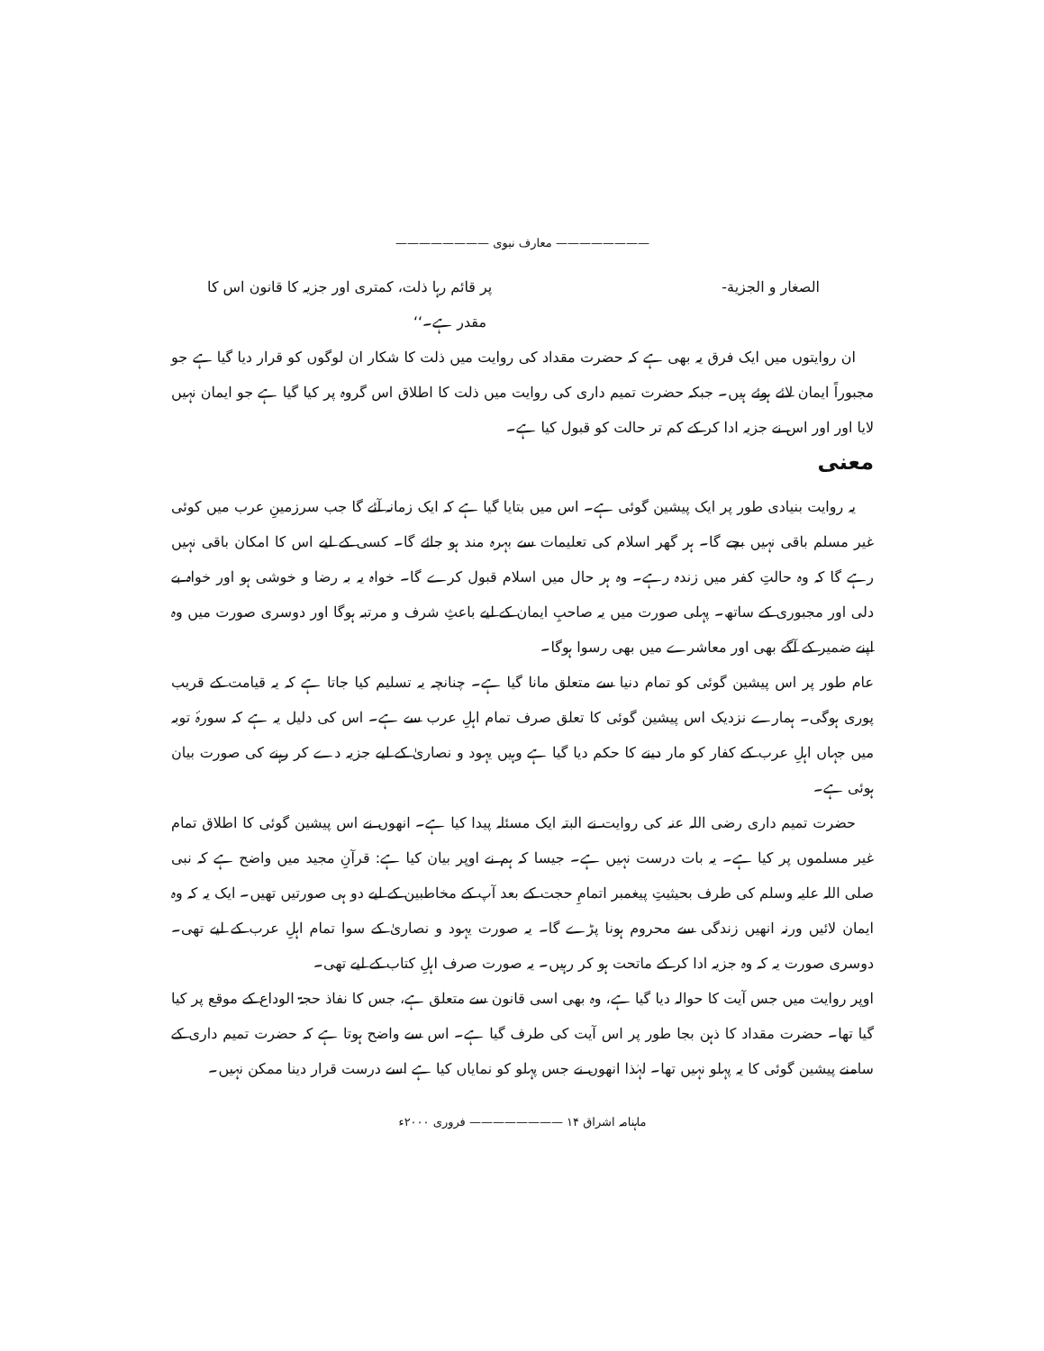———————— معارف نبوی ————————
الصغار و الجزية- پر قائم رہا ذلت، کمتری اور جزیہ کا قانون اس کا
مقدر ہے۔‘‘
ان روایتوں میں ایک فرق یہ بھی ہے کہ حضرت مقداد کی روایت میں ذلت کا شکار ان لوگوں کو قرار دیا گیا ہے جو مجبوراً ایمان لائے ہوئے ہیں۔ جبکہ حضرت تمیم داری کی روایت میں ذلت کا اطلاق اس گروہ پر کیا گیا ہے جو ایمان نہیں لایا اور اور اس نے جزیہ ادا کر کے کم تر حالت کو قبول کیا ہے۔
معنی
یہ روایت بنیادی طور پر ایک پیشین گوئی ہے۔ اس میں بتایا گیا ہے کہ ایک زمانہ آئے گا جب سرزمینِ عرب میں کوئی غیر مسلم باقی نہیں بچے گا۔ ہر گھر اسلام کی تعلیمات سے بہرہ مند ہو جائے گا۔ کسی کے لیے اس کا امکان باقی نہیں رہے گا کہ وہ حالتِ کفر میں زندہ رہے۔ وہ ہر حال میں اسلام قبول کرے گا۔ خواہ یہ بہ رضا و خوشی ہو اور خواہ بے دلی اور مجبوری کے ساتھ۔ پہلی صورت میں یہ صاحبِ ایمان کے لیے باعثِ شرف و مرتبہ ہوگا اور دوسری صورت میں وہ اپنے ضمیر کے آگے بھی اور معاشرے میں بھی رسوا ہوگا۔
عام طور پر اس پیشین گوئی کو تمام دنیا سے متعلق مانا گیا ہے۔ چنانچہ یہ تسلیم کیا جاتا ہے کہ یہ قیامت کے قریب پوری ہوگی۔ ہمارے نزدیک اس پیشین گوئی کا تعلق صرف تمام اہلِ عرب سے ہے۔ اس کی دلیل یہ ہے کہ سورۂ توبہ میں جہاں اہلِ عرب کے کفار کو مار دینے کا حکم دیا گیا ہے وہیں یہود و نصاریٰ کے لیے جزیہ دے کر رہنے کی صورت بیان ہوئی ہے۔
حضرت تمیم داری رضی اللہ عنہ کی روایت نے البتہ ایک مسئلہ پیدا کیا ہے۔ انھوں نے اس پیشین گوئی کا اطلاق تمام غیر مسلموں پر کیا ہے۔ یہ بات درست نہیں ہے۔ جیسا کہ ہم نے اوپر بیان کیا ہے: قرآنِ مجید میں واضح ہے کہ نبی صلی اللہ علیہ وسلم کی طرف بحیثیتِ پیغمبر اتمامِ حجت کے بعد آپ کے مخاطبین کے لیے دو ہی صورتیں تھیں۔ ایک یہ کہ وہ ایمان لائیں ورنہ انھیں زندگی سے محروم ہونا پڑے گا۔ یہ صورت یہود و نصاریٰ کے سوا تمام اہلِ عرب کے لیے تھی۔ دوسری صورت یہ کہ وہ جزیہ ادا کر کے ماتحت ہو کر رہیں۔ یہ صورت صرف اہلِ کتاب کے لیے تھی۔
اوپر روایت میں جس آیت کا حوالہ دیا گیا ہے، وہ بھی اسی قانون سے متعلق ہے، جس کا نفاذ حجۃ الوداع کے موقع پر کیا گیا تھا۔ حضرت مقداد کا ذہن بجا طور پر اس آیت کی طرف گیا ہے۔ اس سے واضح ہوتا ہے کہ حضرت تمیم داری کے سامنے پیشین گوئی کا یہ پہلو نہیں تھا۔ لہٰذا انھوں نے جس پہلو کو نمایاں کیا ہے اسے درست قرار دینا ممکن نہیں۔
ماہنامہ اشراق ۱۴ ———————— فروری ۲۰۰۰ء